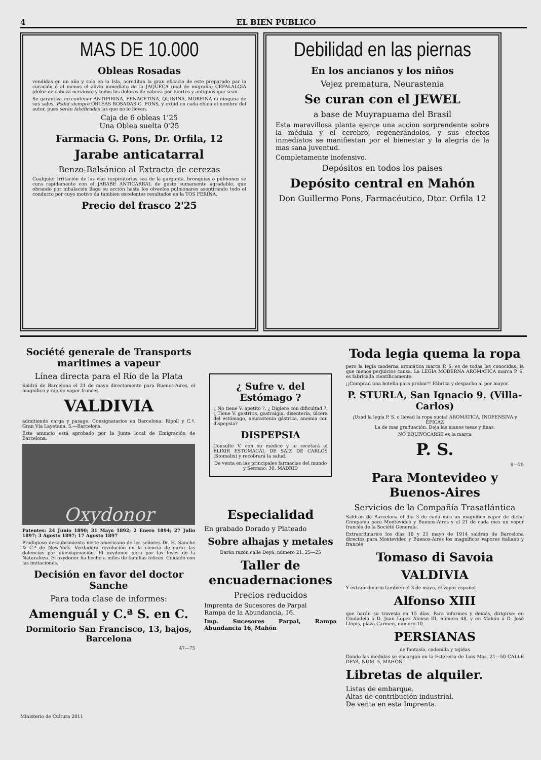4 EL BIEN PUBLICO
MAS DE 10.000
Obleas Rosadas
vendidas en un año y solo en la Isla, acreditan la gran eficacia de este preparado par la curación ó al menos el alivio inmediato de la JAQUECA (mal de migraña) CEFALALGIA (dolor de cabeza nervioso) y todos los dolores de cabeza por fuertes y antiguos que sean.
Se garantiza no contener ANTIPIRINA, FENACETINA, QUININA, MORFINA ni ninguna de sus sales. Pedid siempre OBLEAS ROSADAS G. PONS, y exijid en cada oblea el nombre del autor, pues serán falsificadas las que no lo lleven.
Caja de 6 obleas 1'25
Una Oblea suelta 0'25
Farmacia G. Pons, Dr. Orfila, 12
Jarabe anticatarral
Benzo-Balsánico al Extracto de cerezas
Cualquier irritación de las vías respiratorias sea de la garganta, bronquias o pulmones se cura rápidamente con el JARABE ANTICARRAL de gusto sumamente agradable, que obrando por inhalación llega su acción hasta los olveolos pulmonares aseptirando todo el conducto por cuyo motivo da tambien excelentes resultados en la TOS FERINA.
Precio del frasco 2'25
Debilidad en las piernas
En los ancianos y los niños
Vejez prematura, Neurastenia
Se curan con el JEWEL
a base de Muyrapuama del Brasil
Esta maravillosa planta ejerce una accion sorprendente sobre la médula y el cerebro, regenerándolos, y sus efectos inmediatos se manifiestan por el bienestar y la alegría de la mas sana juventud.
Completamente inofensivo.
Depósitos en todos los paises
Depósito central en Mahón
Don Guillermo Pons, Farmacéutico, Dtor. Orfila 12
Société generale de Transports maritimes a vapeur
Línea directa para el Río de la Plata
Saldrá de Barcelona el 21 de mayo directamente para Buenos-Aires, el magnífico y rápido vapor francés
VALDIVIA
admitiendo carga y pasage. Consignatarios en Barcelona: Ripoll y C.ª, Gran Vía Layetana, 5.—Barcelona.
Este anuncio está aprobado por la Junta local de Emigración de Barcelona.
Oxydonor
Patentes: 24 Junio 1890; 31 Mayo 1892; 2 Enero 1894; 27 Julio 1897; 3 Agosto 1897; 17 Agosto 1897
Prodigioso descubrimiento norte-americano de los señores Dr. H. Sanche & C.ª de New-York. Verdadera revolución en la ciencia de curar las dolencias por diaoxigenación. El oxydonor obra por las leyes de la Naturaleza. El oxydonor ha hecho a miles de familias felices. Cuidado con las imitaciones.
Decisión en favor del doctor Sanche
Para toda clase de informes:
Amenguál y C.ª S. en C.
Dormitorio San Francisco, 13, bajos, Barcelona
47—75
¿ Sufre v. del Estómago ?
¿ No tiene V. apetito ?. ¿ Digiere con dificultad ?. ¿ Tiene V. gastritis, gastralgia, disentería, úlcera del estómago, neurastenia gástrica, anemia con dispepsia?
DISPEPSIA
Consulte V. con su médico y le recetará el ELIXIR ESTOMACAL DE SAIZ DE CARLOS (Stomalix) y recobrará la salud.
De venta en las principales farmacias del mundo y Serrano, 30, MADRID
Especialidad
En grabado Dorado y Plateado
Sobre alhajas y metales
Darán razón calle Deyá, número 21. 25—25
Taller de encuadernaciones
Precios reducidos
Imprenta de Sucesores de Parpal
Rampa de la Abundancia, 16.
Imp. Sucesores Parpal, Rampa Abundancia 16, Mahón
Toda legia quema la ropa
pero la legía moderna aromática marca P. S. es de todas las conocidas, la que menos perjuicios causa. La LEGIA MODERNA AROMÁTICA marca P. S. es fabricada científicamente.
¡¡Comprad una botella para probar!! Fábrica y despacho al por mayor.
P. STURLA, San Ignacio 9. (Villa-Carlos)
¡Usad la legía P. S. o llevad la ropa sucia! AROMÁTICA, INOFENSIVA y EFICAZ
La de mas graduación. Deja las manos tesas y finas.
NO EQUIVOCARSE es la marca
P. S.
8—25
Para Montevideo y Buenos-Aires
Servicios de la Compañía Trasatlántica
Saldrán de Barcelona el día 3 de cada mes un magnífico vapor de dicha Compañía para Montevideo y Buenos-Aires y el 21 de cada mes un vapor francés de la Société Generale.
Extraordinarios los días 18 y 21 mayo de 1914 saldrán de Barcelona directos para Montevideo y Buenos-Aires los magníficos vapores italiano y francés
Tomaso di Savoia
VALDIVIA
Y extraordinario también el 3 de mayo, el vapor español
Alfonso XIII
que harán su travesía en 15 días. Para informes y demás, dirigirse: en Ciudadela á D. Juan Lopez Alonso III, número 48, y en Mahón á D. José Llopis, plaza Carmen, número 10.
PERSIANAS
de fantasía, cadenilla y tejidas
Dando las medidas se encargan en la Estereria de Luis Mas. 21—50 CALLE DEYÁ, NÚM. 5, MAHÓN
Libretas de alquiler.
Listas de embarque.
Altas de contribución industrial.
De venta en esta Imprenta.
Ministerio de Cultura 2011